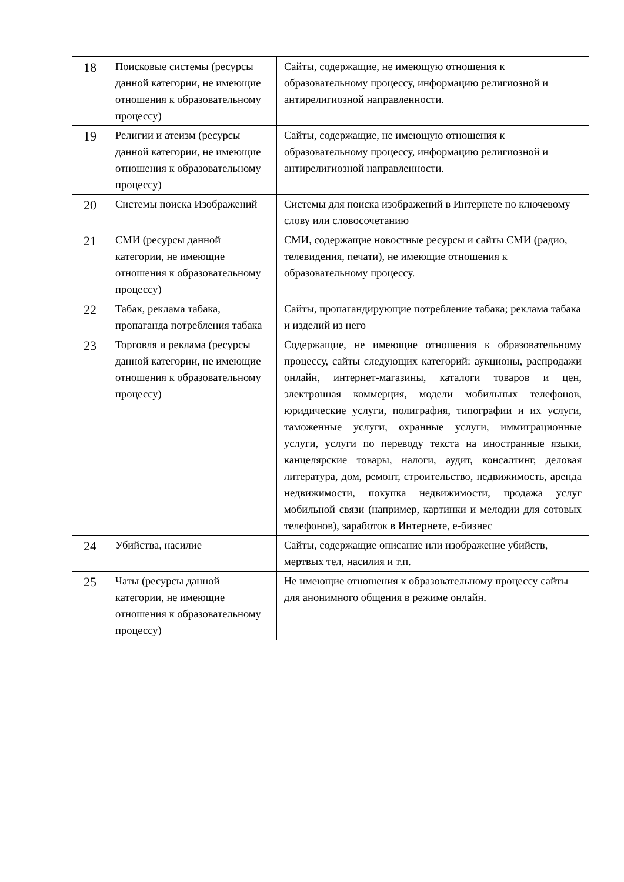| 18 | Поисковые системы (ресурсы данной категории, не имеющие отношения к образовательному процессу) | Сайты, содержащие, не имеющую отношения к образовательному процессу, информацию религиозной и антирелигиозной направленности. |
| 19 | Религии и атеизм (ресурсы данной категории, не имеющие отношения к образовательному процессу) | Сайты, содержащие, не имеющую отношения к образовательному процессу, информацию религиозной и антирелигиозной направленности. |
| 20 | Системы поиска Изображений | Системы для поиска изображений в Интернете по ключевому слову или словосочетанию |
| 21 | СМИ (ресурсы данной категории, не имеющие отношения к образовательному процессу) | СМИ, содержащие новостные ресурсы и сайты СМИ (радио, телевидения, печати), не имеющие отношения к образовательному процессу. |
| 22 | Табак, реклама табака, пропаганда потребления табака | Сайты, пропагандирующие потребление табака; реклама табака и изделий из него |
| 23 | Торговля и реклама (ресурсы данной категории, не имеющие отношения к образовательному процессу) | Содержащие, не имеющие отношения к образовательному процессу, сайты следующих категорий: аукционы, распродажи онлайн, интернет-магазины, каталоги товаров и цен, электронная коммерция, модели мобильных телефонов, юридические услуги, полиграфия, типографии и их услуги, таможенные услуги, охранные услуги, иммиграционные услуги, услуги по переводу текста на иностранные языки, канцелярские товары, налоги, аудит, консалтинг, деловая литература, дом, ремонт, строительство, недвижимость, аренда недвижимости, покупка недвижимости, продажа услуг мобильной связи (например, картинки и мелодии для сотовых телефонов), заработок в Интернете, е-бизнес |
| 24 | Убийства, насилие | Сайты, содержащие описание или изображение убийств, мертвых тел, насилия и т.п. |
| 25 | Чаты (ресурсы данной категории, не имеющие отношения к образовательному процессу) | Не имеющие отношения к образовательному процессу сайты для анонимного общения в режиме онлайн. |